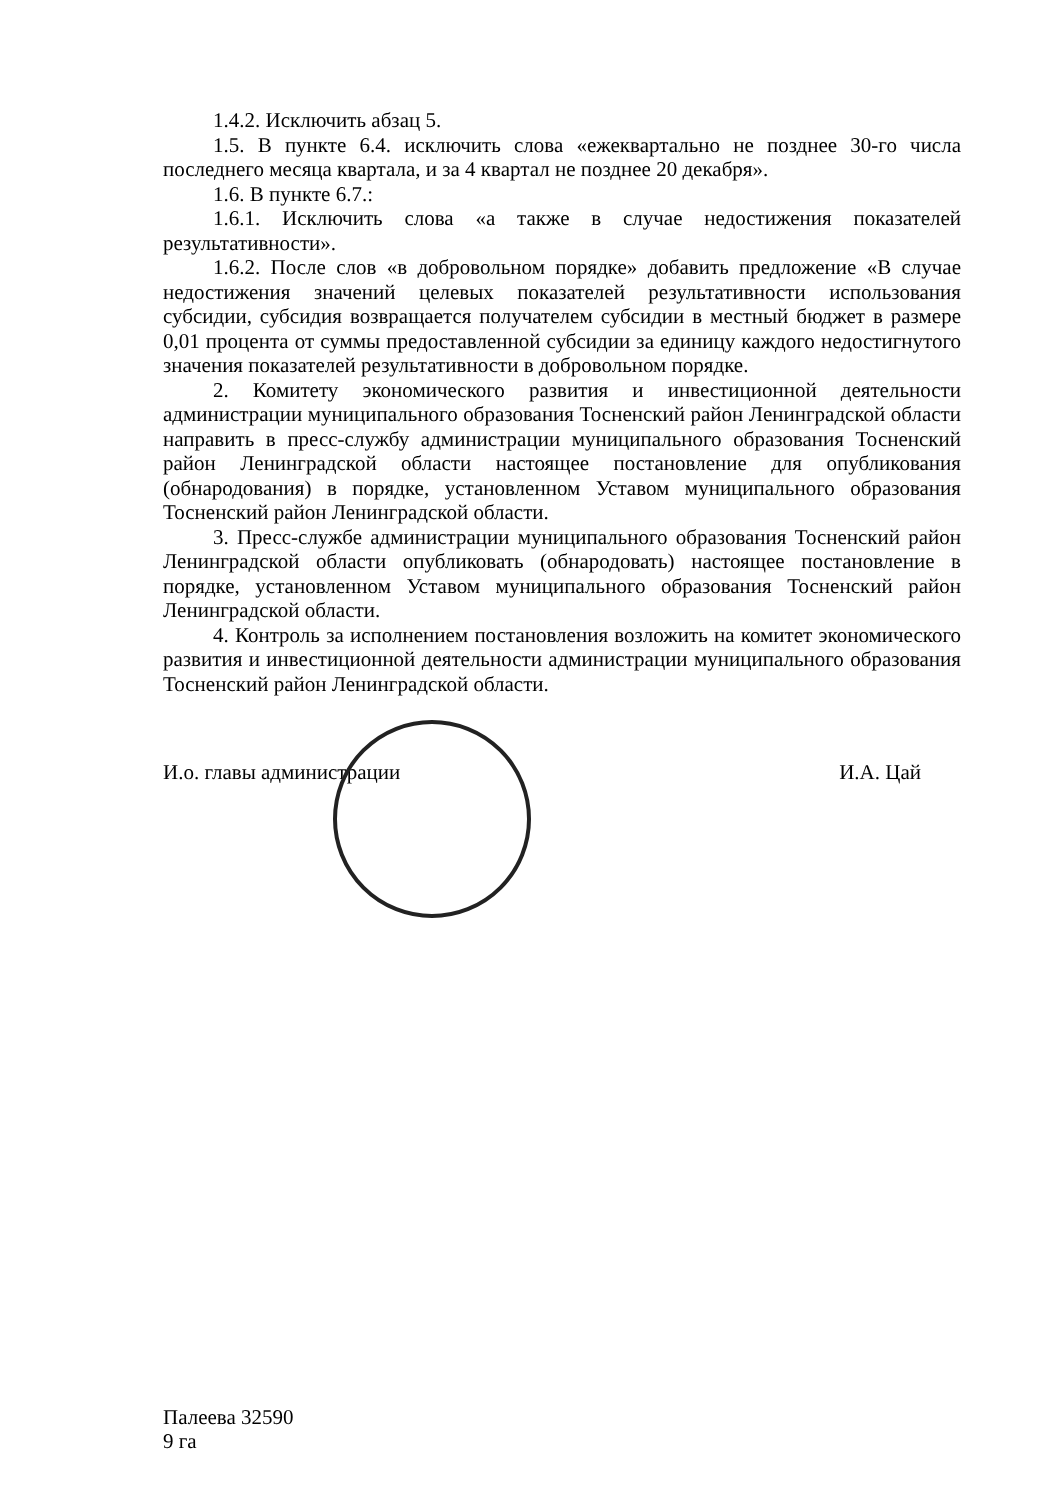1.4.2. Исключить абзац 5.
1.5. В пункте 6.4. исключить слова «ежеквартально не позднее 30-го числа последнего месяца квартала, и за 4 квартал не позднее 20 декабря».
1.6. В пункте 6.7.:
1.6.1. Исключить слова «а также в случае недостижения показателей результативности».
1.6.2. После слов «в добровольном порядке» добавить предложение «В случае недостижения значений целевых показателей результативности использования субсидии, субсидия возвращается получателем субсидии в местный бюджет в размере 0,01 процента от суммы предоставленной субсидии за единицу каждого недостигнутого значения показателей результативности в добровольном порядке.
2. Комитету экономического развития и инвестиционной деятельности администрации муниципального образования Тосненский район Ленинградской области направить в пресс-службу администрации муниципального образования Тосненский район Ленинградской области настоящее постановление для опубликования (обнародования) в порядке, установленном Уставом муниципального образования Тосненский район Ленинградской области.
3. Пресс-службе администрации муниципального образования Тосненский район Ленинградской области опубликовать (обнародовать) настоящее постановление в порядке, установленном Уставом муниципального образования Тосненский район Ленинградской области.
4. Контроль за исполнением постановления возложить на комитет экономического развития и инвестиционной деятельности администрации муниципального образования Тосненский район Ленинградской области.
И.о. главы администрации И.А. Цай
Палеева 32590
9 га